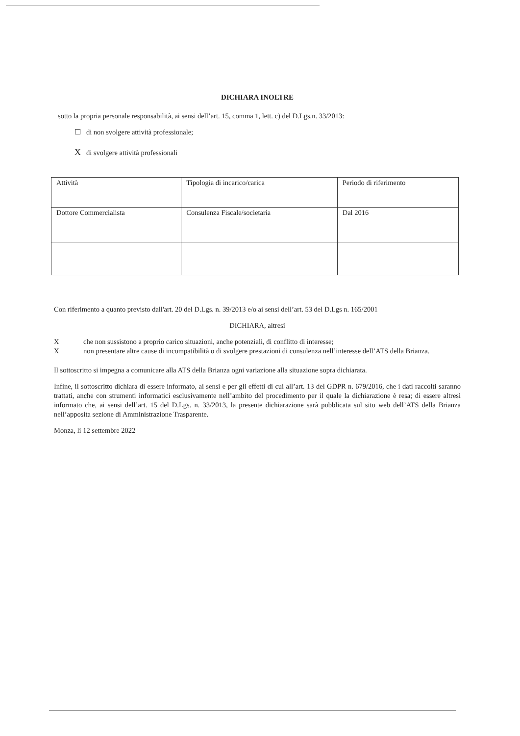DICHIARA INOLTRE
sotto la propria personale responsabilità, ai sensi dell’art. 15, comma 1, lett. c) del D.Lgs.n. 33/2013:
☐ di non svolgere attività professionale;
X di svolgere attività professionali
| Attività | Tipologia di incarico/carica | Periodo di riferimento |
| Dottore Commercialista | Consulenza Fiscale/societaria | Dal 2016 |
Con riferimento a quanto previsto dall'art. 20 del D.Lgs. n. 39/2013 e/o ai sensi dell’art. 53 del D.Lgs n. 165/2001
DICHIARA, altresì
Xche non sussistono a proprio carico situazioni, anche potenziali, di conflitto di interesse;
Xnon presentare altre cause di incompatibilità o di svolgere prestazioni di consulenza nell’interesse dell’ATS della Brianza.
Il sottoscritto si impegna a comunicare alla ATS della Brianza ogni variazione alla situazione sopra dichiarata.
Infine, il sottoscritto dichiara di essere informato, ai sensi e per gli effetti di cui all’art. 13 del GDPR n. 679/2016, che i dati raccolti saranno trattati, anche con strumenti informatici esclusivamente nell’ambito del procedimento per il quale la dichiarazione è resa; di essere altresì informato che, ai sensi dell’art. 15 del D.Lgs. n. 33/2013, la presente dichiarazione sarà pubblicata sul sito web dell’ATS della Brianza nell’apposita sezione di Amministrazione Trasparente.
Monza, lì 12 settembre 2022